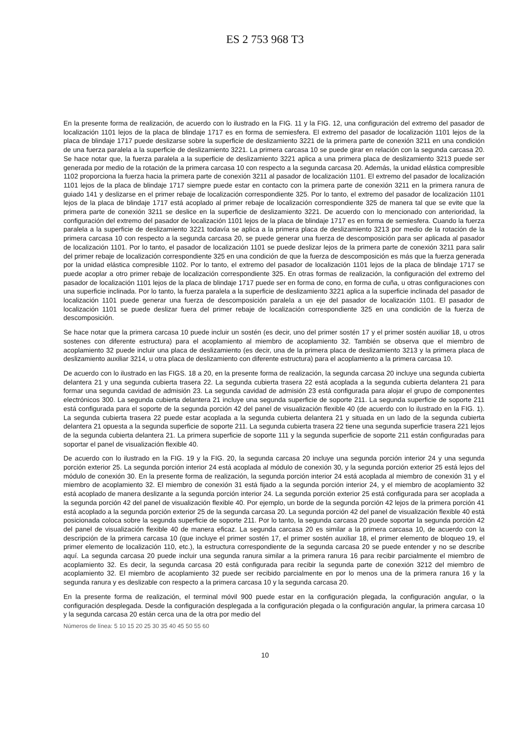ES 2 753 968 T3
En la presente forma de realización, de acuerdo con lo ilustrado en la FIG. 11 y la FIG. 12, una configuración del extremo del pasador de localización 1101 lejos de la placa de blindaje 1717 es en forma de semiesfera. El extremo del pasador de localización 1101 lejos de la placa de blindaje 1717 puede deslizarse sobre la superficie de deslizamiento 3221 de la primera parte de conexión 3211 en una condición de una fuerza paralela a la superficie de deslizamiento 3221. La primera carcasa 10 se puede girar en relación con la segunda carcasa 20. Se hace notar que, la fuerza paralela a la superficie de deslizamiento 3221 aplica a una primera placa de deslizamiento 3213 puede ser generada por medio de la rotación de la primera carcasa 10 con respecto a la segunda carcasa 20. Además, la unidad elástica compresible 1102 proporciona la fuerza hacia la primera parte de conexión 3211 al pasador de localización 1101. El extremo del pasador de localización 1101 lejos de la placa de blindaje 1717 siempre puede estar en contacto con la primera parte de conexión 3211 en la primera ranura de guiado 141 y deslizarse en el primer rebaje de localización correspondiente 325. Por lo tanto, el extremo del pasador de localización 1101 lejos de la placa de blindaje 1717 está acoplado al primer rebaje de localización correspondiente 325 de manera tal que se evite que la primera parte de conexión 3211 se deslice en la superficie de deslizamiento 3221. De acuerdo con lo mencionado con anterioridad, la configuración del extremo del pasador de localización 1101 lejos de la placa de blindaje 1717 es en forma de semiesfera. Cuando la fuerza paralela a la superficie de deslizamiento 3221 todavía se aplica a la primera placa de deslizamiento 3213 por medio de la rotación de la primera carcasa 10 con respecto a la segunda carcasa 20, se puede generar una fuerza de descomposición para ser aplicada al pasador de localización 1101. Por lo tanto, el pasador de localización 1101 se puede deslizar lejos de la primera parte de conexión 3211 para salir del primer rebaje de localización correspondiente 325 en una condición de que la fuerza de descomposición es más que la fuerza generada por la unidad elástica compresible 1102. Por lo tanto, el extremo del pasador de localización 1101 lejos de la placa de blindaje 1717 se puede acoplar a otro primer rebaje de localización correspondiente 325. En otras formas de realización, la configuración del extremo del pasador de localización 1101 lejos de la placa de blindaje 1717 puede ser en forma de cono, en forma de cuña, u otras configuraciones con una superficie inclinada. Por lo tanto, la fuerza paralela a la superficie de deslizamiento 3221 aplica a la superficie inclinada del pasador de localización 1101 puede generar una fuerza de descomposición paralela a un eje del pasador de localización 1101. El pasador de localización 1101 se puede deslizar fuera del primer rebaje de localización correspondiente 325 en una condición de la fuerza de descomposición.
Se hace notar que la primera carcasa 10 puede incluir un sostén (es decir, uno del primer sostén 17 y el primer sostén auxiliar 18, u otros sostenes con diferente estructura) para el acoplamiento al miembro de acoplamiento 32. También se observa que el miembro de acoplamiento 32 puede incluir una placa de deslizamiento (es decir, una de la primera placa de deslizamiento 3213 y la primera placa de deslizamiento auxiliar 3214, u otra placa de deslizamiento con diferente estructura) para el acoplamiento a la primera carcasa 10.
De acuerdo con lo ilustrado en las FIGS. 18 a 20, en la presente forma de realización, la segunda carcasa 20 incluye una segunda cubierta delantera 21 y una segunda cubierta trasera 22. La segunda cubierta trasera 22 está acoplada a la segunda cubierta delantera 21 para formar una segunda cavidad de admisión 23. La segunda cavidad de admisión 23 está configurada para alojar el grupo de componentes electrónicos 300. La segunda cubierta delantera 21 incluye una segunda superficie de soporte 211. La segunda superficie de soporte 211 está configurada para el soporte de la segunda porción 42 del panel de visualización flexible 40 (de acuerdo con lo ilustrado en la FIG. 1). La segunda cubierta trasera 22 puede estar acoplada a la segunda cubierta delantera 21 y situada en un lado de la segunda cubierta delantera 21 opuesta a la segunda superficie de soporte 211. La segunda cubierta trasera 22 tiene una segunda superficie trasera 221 lejos de la segunda cubierta delantera 21. La primera superficie de soporte 111 y la segunda superficie de soporte 211 están configuradas para soportar el panel de visualización flexible 40.
De acuerdo con lo ilustrado en la FIG. 19 y la FIG. 20, la segunda carcasa 20 incluye una segunda porción interior 24 y una segunda porción exterior 25. La segunda porción interior 24 está acoplada al módulo de conexión 30, y la segunda porción exterior 25 está lejos del módulo de conexión 30. En la presente forma de realización, la segunda porción interior 24 está acoplada al miembro de conexión 31 y el miembro de acoplamiento 32. El miembro de conexión 31 está fijado a la segunda porción interior 24, y el miembro de acoplamiento 32 está acoplado de manera deslizante a la segunda porción interior 24. La segunda porción exterior 25 está configurada para ser acoplada a la segunda porción 42 del panel de visualización flexible 40. Por ejemplo, un borde de la segunda porción 42 lejos de la primera porción 41 está acoplado a la segunda porción exterior 25 de la segunda carcasa 20. La segunda porción 42 del panel de visualización flexible 40 está posicionada coloca sobre la segunda superficie de soporte 211. Por lo tanto, la segunda carcasa 20 puede soportar la segunda porción 42 del panel de visualización flexible 40 de manera eficaz. La segunda carcasa 20 es similar a la primera carcasa 10, de acuerdo con la descripción de la primera carcasa 10 (que incluye el primer sostén 17, el primer sostén auxiliar 18, el primer elemento de bloqueo 19, el primer elemento de localización 110, etc.), la estructura correspondiente de la segunda carcasa 20 se puede entender y no se describe aquí. La segunda carcasa 20 puede incluir una segunda ranura similar a la primera ranura 16 para recibir parcialmente el miembro de acoplamiento 32. Es decir, la segunda carcasa 20 está configurada para recibir la segunda parte de conexión 3212 del miembro de acoplamiento 32. El miembro de acoplamiento 32 puede ser recibido parcialmente en por lo menos una de la primera ranura 16 y la segunda ranura y es deslizable con respecto a la primera carcasa 10 y la segunda carcasa 20.
En la presente forma de realización, el terminal móvil 900 puede estar en la configuración plegada, la configuración angular, o la configuración desplegada. Desde la configuración desplegada a la configuración plegada o la configuración angular, la primera carcasa 10 y la segunda carcasa 20 están cerca una de la otra por medio del
Números de línea: 5 10 15 20 25 30 35 40 45 50 55 60
10